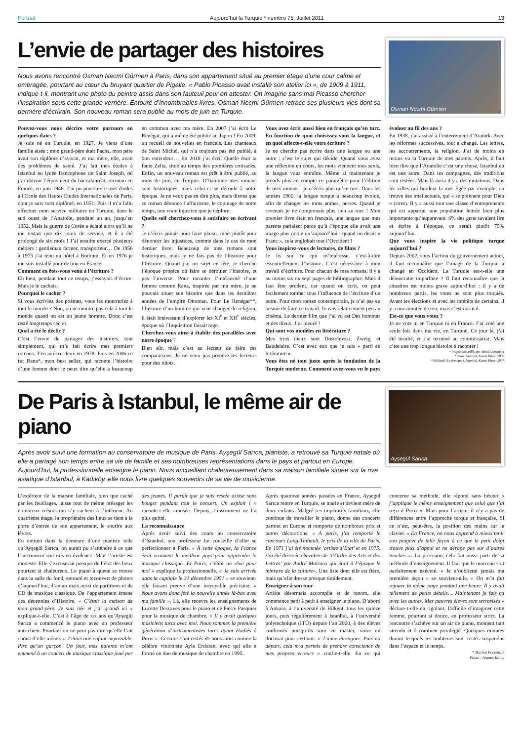Portrait Aujourd’hui la Turquie * numéro 75, Juillet 2011 13
L’envie de partager des histoires
Nous avons rencontré Osman Necmi Gürmen à Paris, dans son appartement situé au premier étage d’une cour calme et ombragée, pourtant au cœur du bruyant quartier de Pigalle. « Pablo Picasso avait installé son atelier ici », de 1909 à 1911, indique-t-il, montrant une photo du peintre assis dans son fauteuil pour en attester. On imagine sans mal Picasso chercher l’inspiration sous cette grande verrière. Entouré d’innombrables livres, Osman Necmi Gürmen retrace ses plusieurs vies dont sa dernière d’écrivain. Son nouveau roman sera publié au mois de juin en Turquie.
Osman Necmi Gürmen
Pouvez-vous nous décrire votre parcours en quelques dates ?
Je suis né en Turquie, en 1927. Je viens d’une famille aisée : mon grand-père était Pacha, mon père avait son diplôme d’avocat, et ma mère, elle, avait des problèmes de santé. J’ai fait mes études à Istanbul au lycée francophone de Saint Joseph, où j’ai obtenu l’équivalent du baccalauréat, reconnu en France, en juin 1946. J’ai pu poursuivre mes études à l’Ecole des Hautes Etudes Internationales de Paris, dont je suis sorti diplômé, en 1951. Puis il m’a fallu effectuer mon service militaire en Turquie, dans le sud ouest de l’Anatolie, pendant un an, jusqu’en 1952. Mais la guerre de Corée a éclaté alors qu’il ne me restait que dix jours de service, et il a été prolongé de six mois ! J’ai ensuite exercé plusieurs métiers : gentleman farmer, transporteur… De 1956 à 1975 j’ai tenu un hôtel à Bodrum. Et en 1976 je me suis installé pour de bon en France.
Comment en êtes-vous venu à l’écriture ?
Eh bien, pendant tout ce temps, j’essayais d’écrire. Mais je le cachais.
Pourquoi le cacher ?
Si vous écriviez des poèmes, vous les montreriez à tout le monde ? Non, on ne montre pas cela à tout le monde quand on est un jeune homme. Donc c’est resté longtemps secret.
Quel a été le déclic ?
C’est l’envie de partager des histoires, tout simplement, qui m’a fait écrire mes premiers romans. J’en ai écrit deux en 1978. Puis en 2006 ce fut Rana*, mon best seller, qui raconte l’histoire d’une femme dont je peux dire qu’elle a beaucoup en commun avec ma mère. En 2007 j’ai écrit Le Renégat, qui a même été publié au Japon ! En 2009, un recueil de nouvelles en français, Les chameaux de Saint Michel, qui n’a toujours pas été publié, à bon entendeur… En 2010 j’ai écrit Quelle était ta faute Zelia, situé au temps des premières croisades. Enfin, un nouveau roman est prêt à être publié, au mois de juin, en Turquie. D’habitude mes romans sont historiques, mais celui-ci se déroule à notre époque. Je ne veux pas en dire plus, mais disons que ce roman dénonce l’affairisme, le copinage de notre temps, une vraie injustice que je déplore.
Quelle soif cherchez-vous à satisfaire en écrivant ?
Je n’écris jamais pour faire plaisir, mais plutôt pour dénoncer les injustices, comme dans le cas de mon dernier livre. Beaucoup de mes romans sont historiques, mais je ne fais pas de l’histoire pour l’histoire. Quand j’ai un sujet en tête, je cherche l’époque propice où faire se dérouler l’histoire, et pas l’inverse. Pour raconter l’intériorité d’une femme comme Rana, inspirée par ma mère, je ne pouvais situer son histoire que dans les dernières années de l’empire Ottoman. Pour Le Renégat**, l’histoire d’un homme qui veut changer de religion, il était intéressant d’explorer les XI<sup>e</sup> et XII<sup>e</sup> siècles, époque où l’Inquisition faisait rage.
Cherchez-vous ainsi à établir des parallèles avec notre époque ?
Bien sûr, mais c’est au lecteur de faire ces comparaisons. Je ne veux pas prendre les lecteurs pour des idiots.
Vous avez écrit aussi bien en français qu’en turc. En fonction de quoi choisissez-vous la langue, et en quoi affecte-t-elle votre écriture ?
Je ne cherche pas écrire dans une langue ou une autre : c’est le sujet qui décide. Quand vous avez une réflexion en cours, les mots viennent tous seuls, la langue vous entraîne. Même si maintenant je prends plus en compte ce paramètre pour l’édition de mes romans : je n’écris plus qu’en turc. Dans les années 1960, la langue turque a beaucoup évolué, afin de changer les mots arabes, perses. Quand je revenais je ne comprenais plus rien au turc ! Mon premier livre était en français, une langue que mes parents parlaient parce qu’à l’époque elle avait une image plus noble qu’aujourd’hui : quand on disait « Franc », cela englobait tout l’Occident !
Vous inspirez-vous de lectures, de films ?
Je lis sur ce qui m’intéresse, c’est-à-dire essentiellement l’histoire. C’est nécessaire à mon travail d’écriture. Pour chacun de mes romans, il y a au moins six ou sept pages de bibliographie. Mais il faut être prudent, car quand on écrit, on peut facilement tomber sous l’influence de l’écriture d’un autre. Pour mon roman contemporain, je n’ai pas eu besoin de faire ce travail. Je vais relativement peu au cinéma. Le dernier film que j’ai vu est Des hommes et des dieux. J’ai pleuré !
Qui sont vos modèles en littérature ?
Mes trois dieux sont Dostoïevski, Zweig, et Baudelaire. C’est avec eux que je suis « parti en littérature ».
Vous êtes né tout juste après la fondation de la Turquie moderne. Comment avez-vous vu le pays évoluer au fil des ans ?
En 1938, j’ai assisté à l’enterrement d’Atatürk. Avec les réformes successives, tout a changé. Les lettres, les accoutrements, la religion. J’ai de moins en moins vu la Turquie de mes parents. Après, il faut bien dire que l’Anatolie c’est une chose, Istanbul en est une autre. Dans les campagnes, des traditions sont restées. Mais là aussi il y a des mutations. Dans les villes qui bordent la mer Egée par exemple, on trouve des intellectuels, qui « se prennent pour Dieu » (rires). Il y a aussi tout une classe d’entrepreneurs qui est apparue, une population lettrée bien plus importante qu’auparavant. 6% des gens savaient lire et écrire à l’époque, ce serait plutôt 75% aujourd’hui.
Que vous inspire la vie politique turque aujourd’hui ?
Depuis 2002, sous l’action du gouvernement actuel, il faut reconnaître que l’image de la Turquie a changé en Occident. La Turquie est-t-elle une démocratie imparfaite ? Il faut reconnaître que la situation est moins grave aujourd’hui : il y a de nombreux partis, les votes ne sont plus truqués. Avant les élections et avec les intérêts de certains, il y a une montée de ton, mais c’est normal.
Est-ce que vous votez ?
Je ne vote ni en Turquie ni en France. J’ai voté une seule fois dans ma vie, en Turquie. Ce jour là, j’ai été insulté, et j’ai terminé au commissariat. Mais c’est une trop longue histoire à raconter !
* Propos recueillis par Benoît Berthelot
*Râna, Istanbul, Kanat Kitap, 2006
**Mühtedi (Le Renégat), Istanbul, Kanat Kitap, 2007
De Paris à Istanbul, le même air de piano
Après avoir suivi une formation au conservatoire de musique de Paris, Ayşegül Sarıca, pianiste, a retrouvé sa Turquie natale où elle a partagé son temps entre sa vie de famille et ses nombreuses représentations dans le pays et partout en Europe. Aujourd’hui, la professionnelle enseigne le piano. Nous accueillant chaleureusement dans sa maison familiale située sur la rive asiatique d’Istanbul, à Kadıköy, elle nous livre quelques souvenirs de sa vie de musicienne.
Ayşegül Sarıca
L’extérieur de la maison familiale, bien que caché par les feuillages, laisse tout de même présager les nombreux trésors qui s’y cachent à l’intérieur. Au quatrième étage, la propriétaire des lieux se tient à la porte d’entrée de son appartement, le sourire aux lèvres.
En entrant dans la demeure d’une pianiste telle qu’Ayşegül Sarıca, on aurait pu s’attendre à ce que l’instrument soit mis en évidence. Mais l’artiste est modeste. Elle s’excuserait presque de l’état des lieux pourtant si chaleureux. Le piano à queue se trouve dans la salle du fond, entouré et recouvert de photos d’aujourd’hui, d’antan mais aussi de partitions et de CD de musique classique. De l’appartement émane des décennies d’Histoire. « C’était la maison de mon grand-père. Je suis née et j’ai grandi ici » explique-t-elle. C’est à l’âge de six ans qu’Ayşegül Sarıca a commencé le piano avec un professeur autrichien. Pourtant on ne peut pas dire qu’elle l’ait choisi d’elle-même. « J’étais une enfant impossible. Pire qu’un garçon. Un jour, mes parents m’ont emmené à un concert de musique classique joué par des jeunes. Il paraît que je suis restée assise sans bouger pendant tout le concert. Un exploit ! » raconte-t-elle amusée. Depuis, l’instrument ne l’a plus quitté.
La reconnaissance
Après avoir suivi des cours au conservatoire d’Istanbul, son professeur lui conseille d’aller se perfectionner à Paris. « À cette époque, la France était vraiment le meilleur pays pour apprendre la musique classique. Et Paris, c’était un rêve pour moi » explique la professionnelle. « Je suis arrivée dans la capitale le 31 décembre 1951 » se souvient-elle faisant preuve d’une incroyable précision. « Nous avons donc fêté la nouvelle année là-bas avec ma famille ». Là, elle recevra les enseignements de Lucette Descaves pour le piano et de Pierre Pasquier pour la musique de chambre. « Il y avait quelques musiciens turcs avec moi. Nous sommes la première génération d’instrumentistes turcs ayant étudiés à Paris ». Certains sont restés de bons amis comme la célèbre violoniste Ayla Erduran, avec qui elle a formé un duo de musique de chambre en 1995.
Après quatorze années passées en France, Ayşegül Sarıca rentre en Turquie, se marie et devient mère de deux enfants. Malgré ses impératifs familiaux, elle continue de travailler le piano, donne des concerts partout en Europe et remporte de nombreux prix et autres décorations. « A paris, j’ai remporté le concours Long-Thibault, le prix de la ville de Paris. En 1971 j’ai été nommée ‘artiste d’Etat’ et en 1975, j’ai été décorée chevalier de ‘l’Ordre des Arts et des Lettres’ par André Malraux qui était à l’époque le ministre de la culture». Une liste dont elle est fière, mais qu’elle dresse presque timidement.
Enseigner à son tour
Artiste désormais accomplie et de renom, elle commence petit à petit à enseigner le piano. D’abord à Ankara, à l’université de Bilkent, tous les quinze jours, puis régulièrement à Istanbul, à l’université polytechnique (ITÜ) depuis l’an 2000, à des élèves confirmés puisqu’ils sont en master, voire en doctorat pour certains. « J’aime enseigner. Puis au départ, cela m’a permis de prendre conscience de mes propres erreurs » confie-t-elle. En ce qui concerne sa méthode, elle répond sans hésiter « j’applique le même enseignement que celui que j’ai reçu à Paris ». Mais pour l’artiste, il n’y a pas de différences entre l’approche turque et française. Si ce n’est, peut-être, la position des mains sur le clavier. « En France, on nous apprend à mieux tenir son poignet de telle façon à ce que le petit doigt trouve plus d’appui et ne dérape pas sur d’autres touches ». La précision, cela fait aussi parti de sa méthode d’enseignement. Il faut que le morceau soit parfaitement exécuté. « Je n’oublierai jamais ma première leçon » se souvient-elle. « On m’a fait rejouer la même page pendant une heure. Il y avait tellement de petits détails… Maintenant je fais ça avec les autres. Mes pauvres élèves sont terrorisés » déclare-t-elle en rigolant. Difficile d’imaginer cette femme, pourtant si douce, en professeur strict. La rencontre s’achève sur un air de piano, moment tant attendu et ô combien privilégié. Quelques minutes durant lesquels les auditeurs sont restés suspendus dans l’espace et le temps.
* Marion Fontenille
Photo : Aramis Kalay